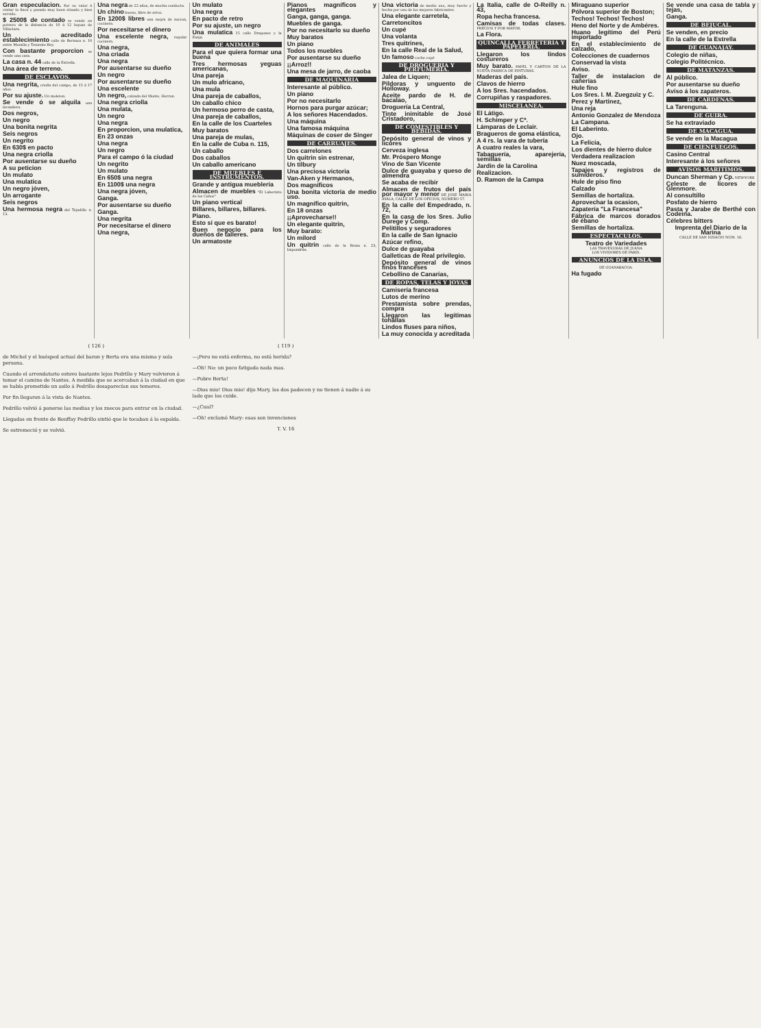Gran especulacion. Por su valor á visitar la finca y pasado muy buen situado y bien servido.
$ 2500$ de contado se vende en potrero de la distancia de 10 á 12 leguas de Villaclara.
Un acreditado establecimiento calle de Bernaza n. 10 entre Muralla y Teniente-Rey.
Con bastante proporcion se vende una casa.
La casa n. 44 calle de la Estrella.
Una área de terreno.
DE ESCLAVOS.
Una negrita, criolla del campo, de 15 á 17 años.
Por su ajuste. Un moleton.
Se vende ó se alquila una lavandera.
Dos negros,
Un negro
Una bonita negrita
Seis negros
Un negrito
En 630$ en pacto
Una negra criolla
Por ausentarse su dueño
A su peticion
Un mulato
Una mulatica
Un negro jóven,
Un arrogante
Seis negros
Una hermosa negra del Tejadillo n. 13.
Una negra de 22 años, de mucha conducta.
Un chino bueno, libre de arroz.
En 1200$ libres una negra de nacion, cocinera.
Por necesitarse el dinero
Una escelente negra, regular cocinera.
Una negra,
Una criada
Una negra
Por ausentarse su dueño
Un negro
Por ausentarse su dueño
Una escelente
Un negro, calzada del Monte, Herron.
Una negra criolla
Una mulata,
Un negro
Una negra
En proporcion, una mulatica,
En 23 onzas
Una negra
Un negro
Para el campo ó la ciudad
Un negrito
Un mulato
En 650$ una negra
En 1100$ una negra
Una negra jóven,
Ganga.
Por ausentarse su dueño
Ganga.
Una negrita
Por necesitarse el dinero
Una negra,
Un mulato
Una negra
En pacto de retro
Por su ajuste, un negro
Una mulatica 15 calle Dragones y la Zanja.
DE ANIMALES
Para el que quiera formar una buena
Tres hermosas yeguas americanas,
Una pareja
Un mulo africano,
Una mula
Una pareja de caballos,
Un caballo chico
Un hermoso perro de casta,
Una pareja de caballos,
En la calle de los Cuarteles
Muy baratos
Una pareja de mulas,
En la calle de Cuba n. 115,
Un caballo
Dos caballos
Un caballo americano
DE MUEBLES E INSTRUMENTOS.
Grande y antigua muebleria
Almacen de muebles "El Laberinto de los Caños"
Un piano vertical
Billares, billares, billares.
Piano.
Esto sí que es barato!
Buen negocio para los dueños de talleres.
Un armatoste
Pianos magníficos y elegantes
Ganga, ganga, ganga.
Muebles de ganga.
Por no necesitarlo su dueño
Muy baratos
Un piano
Todos los muebles
Por ausentarse su dueño
¡¡Arroz!!
Una mesa de jarro, de caoba
DE MAQUINARIA
Interesante al público.
Un piano
Por no necesitarlo
Hornos para purgar azúcar;
A los señores Hacendados.
Una máquina
Una famosa máquina
Máquinas de coser de Singer
DE CARRUAJES.
Dos carrelones
Un quitrin sin estrenar,
Un tilbury
Una preciosa victoria
Van-Aken y Hermanos,
Dos magníficos
Una bonita victoria de medio uso.
Un magnífico quitrin,
En 18 onzas
¡¡Aprovecharse!!
Un elegante quitrin,
Muy barato:
Un milord
Un quitrin calle de la Reina n. 23, Impondrán.
Una victoria de medio uso, muy fuerte y hecha por uno de los mejores fabricantes.
Una elegante carretela,
Carretoncitos
Un cupé
Una volanta
Tres quitrines,
En la calle Real de la Salud,
Un famoso coche cupé
DE DROGUERIA Y PERFUMERIA.
Jalea de Liquen;
Píldoras y unguento de Holloway.
Aceite pardo de H. de bacalao,
Droguería La Central,
Tinte inimitable de José Cristadoro,
DE COMESTIBLES Y BEBIDAS.
Depósito general de vinos y licores
Cerveza inglesa
Mr. Próspero Monge
Vino de San Vicente
Dulce de guayaba y queso de almendra
Se acaba de recibir
Almacen de frutos del país por mayor y menor DE JOSE MARIA AYALA, CALLE DE LOS OFICIOS, NUMERO 57.
En la calle del Empedrado, n. 72,
En la casa de los Sres. Julio Durege y Comp.
Pelitillos y seguradores
En la calle de San Ignacio
Azúcar refino,
Dulce de guayaba
Galleticas de Real privilegio.
Depósito general de vinos finos franceses
Cebollino de Canarias,
DE ROPAS, TELAS Y JOYAS
Camisería francesa
Lutos de merino
Prestamista sobre prendas, compra
Llegaron las legítimas tohallas
Lindos fluses para niños,
La muy conocida y acreditada
La Italia, calle de O-Reilly n. 43,
Ropa hecha francesa.
Camisas de todas clases. PRECIOS Y POR MAYOR.
La Flora.
QUINCALLA FERRETERIA Y PAPELERIA.
Llegaron los lindos costureros
Muy barato. PAPEL Y CARTON DE LA NUEVA FABRICA DE PINTURAS.
Maderas del país.
Clavos de hierro
A los Sres. hacendados.
Corrupiñas y raspadores.
MISCELANEA.
El Látigo.
H. Schimper y Cª.
Lámparas de Leclair.
Bragueros de goma elástica,
A 4 rs. la vara de tubería
A cuatro reales la vara,
Tabaquería, aparejería, semillas
Jardin de la Carolina
Realizacion.
D. Ramon de la Campa
Miraguano superior
Pólvora superior de Boston;
Techos! Techos! Techos!
Heno del Norte y de Ambéres.
Huano legítimo del Perú importado
En el establecimiento de calzado,
Colecciones de cuadernos
Conservad la vista
Aviso.
Taller de instalacion de cañerías
Hule fino
Los Sres. I. M. Zuegzuiz y C.
Perez y Martinez,
Una reja
Antonio Gonzalez de Mendoza
La Campana.
El Laberinto.
Ojo.
La Felicia,
Los dientes de hierro dulce
Verdadera realizacion
Nuez moscada,
Tapajes y registros de sumideros.
Hule de piso fino
Calzado
Semillas de hortaliza.
Aprovechar la ocasion,
Zapatería "La Francesa"
Fábrica de marcos dorados de ébano
Semillas de hortaliza.
ESPECTACULOS.
Teatro de Variedades
LAS TRAVESURAS DE JUANA
LOS VIVIDORES DE PARIS.
ANUNCIOS DE LA ISLA.
DE GUANABACOA.
Ha fugado
Se vende una casa de tabla y tejas,
Ganga.
DE BEJUCAL.
Se venden, en precio
En la calle de la Estrella
DE GUANAJAY.
Colegio de niñas,
Colegio Politécnico.
DE MATANZAS.
Al público.
Por ausentarse su dueño
Aviso á los zapateros.
DE CARDENAS.
La Tarenguna.
DE GUIRA.
Se ha extraviado
DE MACAGUA.
Se vende en la Macagua
DE CIENFUEGOS.
Casino Central
Interesante á los señores
AVISOS MARITIMOS.
Duncan Sherman y Cp. NEW-YORK
Celeste de licores de Glenmore.
Al consultillo
Posfato de hierro
Pasta y Jarabe de Berthé con Codeina.
Célebres bitters
Imprenta del Diario de la Marina
CALLE DE SAN IGNACIO NUM. 16.
( 126 )
de Michel y el huésped actual del baron y Berta era una misma y sola persona.
Cuando el arrendatario estuvo bastante lejos Pedrillo y Mary volvieron á tomar el camino de Nantes. A medida que se acercaban á la ciudad en que se había prometido un asilo á Pedrillo desaparecían sus temores.
Por fin llegaron á la vista de Nantes.
Pedrillo volvió á ponerse las medias y los zuecos para entrar en la ciudad.
Llegadas en frente de Bouffay Pedrillo sintió que le tocaban á la espalda.
Se estremeció y se volvió.
( 119 )
—¡Pero no está enferma, no está herida?
—Oh! No: un poco fatigada nada mas.
—Pobre Berta!
—Dios mio! Dios mio! dijo Mary, los dos padecen y no tienen á nadie á su lado que los cuide.
—¿Cual?
—Oh! exclamó Mary: esas son invenciones
T. V. 16